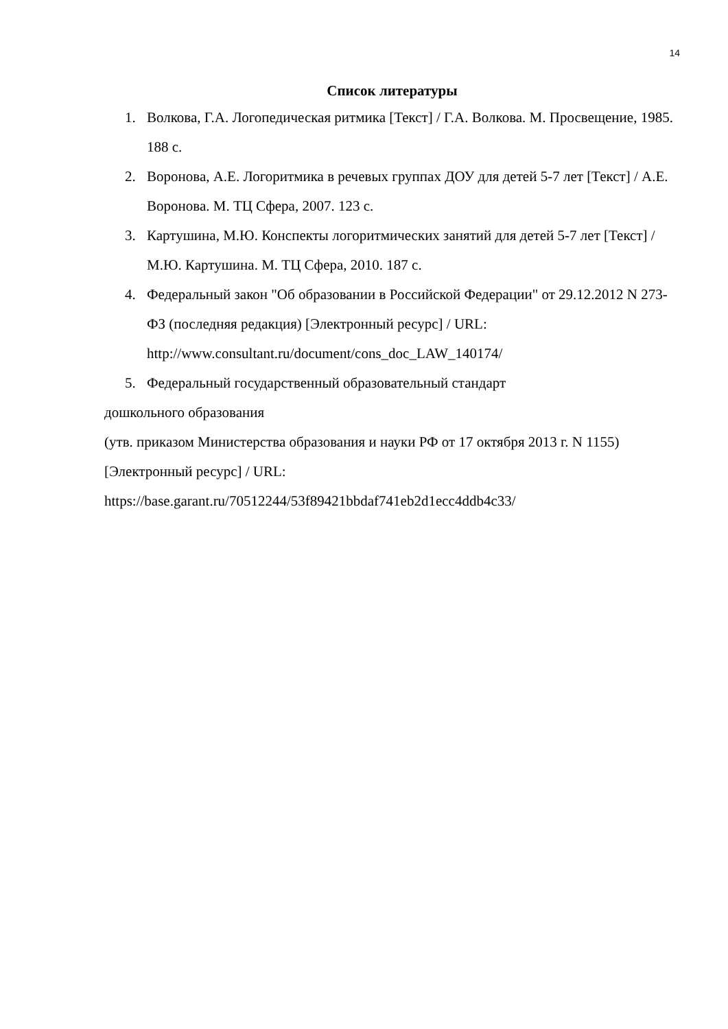14
Список литературы
1. Волкова, Г.А. Логопедическая ритмика [Текст] / Г.А. Волкова. М. Просвещение, 1985. 188 с.
2. Воронова, А.Е. Логоритмика в речевых группах ДОУ для детей 5-7 лет [Текст] / А.Е. Воронова. М. ТЦ Сфера, 2007. 123 с.
3. Картушина, М.Ю. Конспекты логоритмических занятий для детей 5-7 лет [Текст] / М.Ю. Картушина. М. ТЦ Сфера, 2010. 187 с.
4. Федеральный закон "Об образовании в Российской Федерации" от 29.12.2012 N 273-ФЗ (последняя редакция) [Электронный ресурс] / URL: http://www.consultant.ru/document/cons_doc_LAW_140174/
5. Федеральный государственный образовательный стандарт
дошкольного образования
(утв. приказом Министерства образования и науки РФ от 17 октября 2013 г. N 1155) [Электронный ресурс] / URL:
https://base.garant.ru/70512244/53f89421bbdaf741eb2d1ecc4ddb4c33/